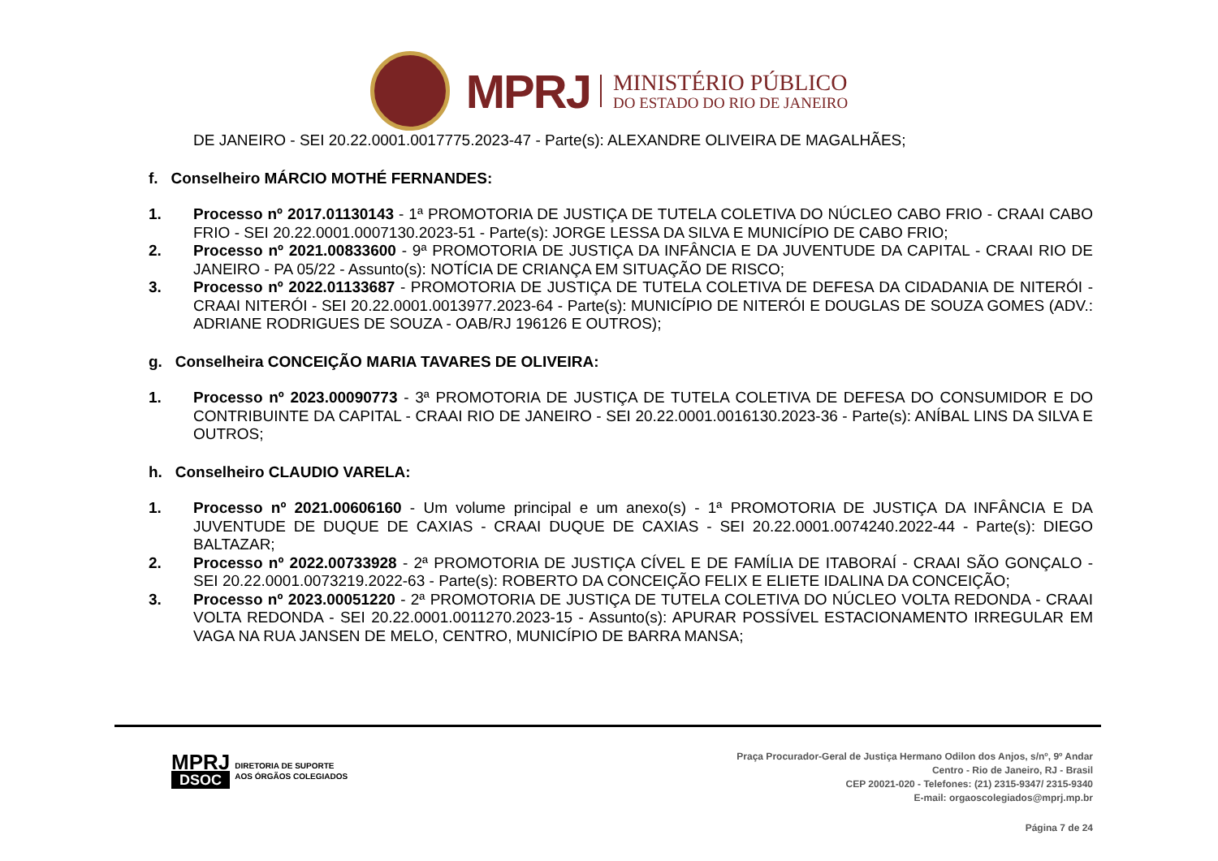MPRJ
MINISTÉRIO PÚBLICO
DO ESTADO DO RIO DE JANEIRO
DE JANEIRO - SEI 20.22.0001.0017775.2023-47 - Parte(s): ALEXANDRE OLIVEIRA DE MAGALHÃES;
f. Conselheiro MÁRCIO MOTHÉ FERNANDES:
1. Processo nº 2017.01130143 - 1ª PROMOTORIA DE JUSTIÇA DE TUTELA COLETIVA DO NÚCLEO CABO FRIO - CRAAI CABO FRIO - SEI 20.22.0001.0007130.2023-51 - Parte(s): JORGE LESSA DA SILVA E MUNICÍPIO DE CABO FRIO;
2. Processo nº 2021.00833600 - 9ª PROMOTORIA DE JUSTIÇA DA INFÂNCIA E DA JUVENTUDE DA CAPITAL - CRAAI RIO DE JANEIRO - PA 05/22 - Assunto(s): NOTÍCIA DE CRIANÇA EM SITUAÇÃO DE RISCO;
3. Processo nº 2022.01133687 - PROMOTORIA DE JUSTIÇA DE TUTELA COLETIVA DE DEFESA DA CIDADANIA DE NITERÓI - CRAAI NITERÓI - SEI 20.22.0001.0013977.2023-64 - Parte(s): MUNICÍPIO DE NITERÓI E DOUGLAS DE SOUZA GOMES (ADV.: ADRIANE RODRIGUES DE SOUZA - OAB/RJ 196126 E OUTROS);
g. Conselheira CONCEIÇÃO MARIA TAVARES DE OLIVEIRA:
1. Processo nº 2023.00090773 - 3ª PROMOTORIA DE JUSTIÇA DE TUTELA COLETIVA DE DEFESA DO CONSUMIDOR E DO CONTRIBUINTE DA CAPITAL - CRAAI RIO DE JANEIRO - SEI 20.22.0001.0016130.2023-36 - Parte(s): ANÍBAL LINS DA SILVA E OUTROS;
h. Conselheiro CLAUDIO VARELA:
1. Processo nº 2021.00606160 - Um volume principal e um anexo(s) - 1ª PROMOTORIA DE JUSTIÇA DA INFÂNCIA E DA JUVENTUDE DE DUQUE DE CAXIAS - CRAAI DUQUE DE CAXIAS - SEI 20.22.0001.0074240.2022-44 - Parte(s): DIEGO BALTAZAR;
2. Processo nº 2022.00733928 - 2ª PROMOTORIA DE JUSTIÇA CÍVEL E DE FAMÍLIA DE ITABORAÍ - CRAAI SÃO GONÇALO - SEI 20.22.0001.0073219.2022-63 - Parte(s): ROBERTO DA CONCEIÇÃO FELIX E ELIETE IDALINA DA CONCEIÇÃO;
3. Processo nº 2023.00051220 - 2ª PROMOTORIA DE JUSTIÇA DE TUTELA COLETIVA DO NÚCLEO VOLTA REDONDA - CRAAI VOLTA REDONDA - SEI 20.22.0001.0011270.2023-15 - Assunto(s): APURAR POSSÍVEL ESTACIONAMENTO IRREGULAR EM VAGA NA RUA JANSEN DE MELO, CENTRO, MUNICÍPIO DE BARRA MANSA;
MPRJ
DSOC
DIRETORIA DE SUPORTE
AOS ÓRGÃOS COLEGIADOS
Praça Procurador-Geral de Justiça Hermano Odilon dos Anjos, s/nº, 9º Andar
Centro - Rio de Janeiro, RJ - Brasil
CEP 20021-020 - Telefones: (21) 2315-9347/ 2315-9340
E-mail: orgaoscolegiados@mprj.mp.br
Página 7 de 24